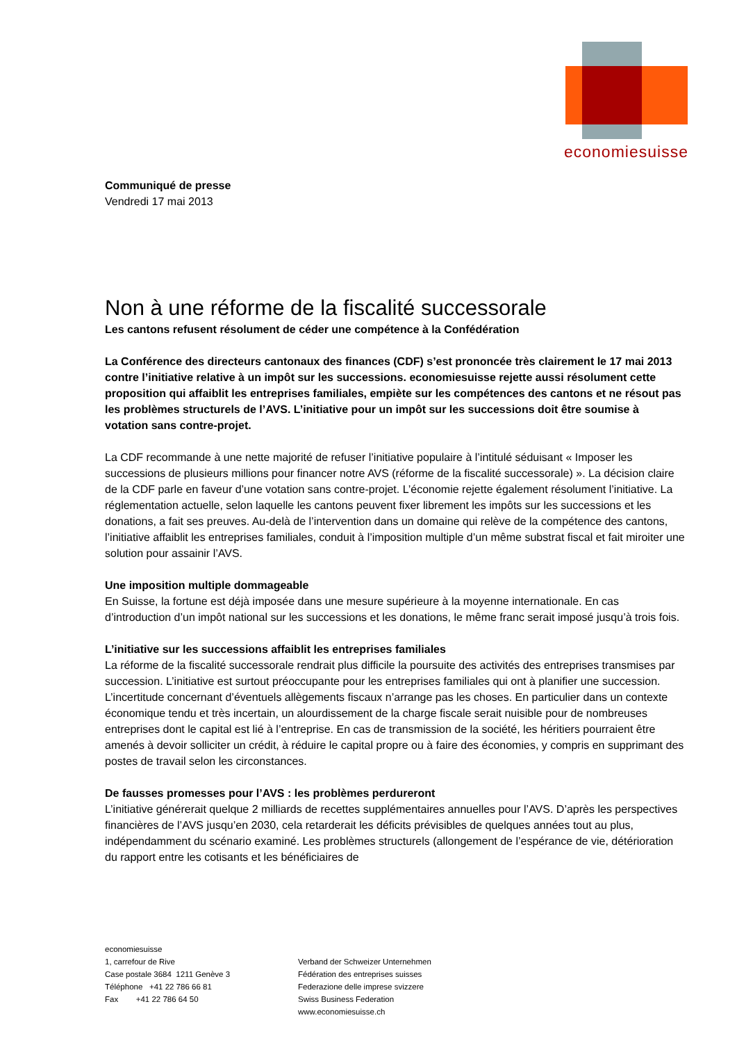economiesuisse
Communiqué de presse
Vendredi 17 mai 2013
Non à une réforme de la fiscalité successorale
Les cantons refusent résolument de céder une compétence à la Confédération
La Conférence des directeurs cantonaux des finances (CDF) s’est prononcée très clairement le 17 mai 2013 contre l’initiative relative à un impôt sur les successions. economiesuisse rejette aussi résolument cette proposition qui affaiblit les entreprises familiales, empiète sur les compétences des cantons et ne résout pas les problèmes structurels de l’AVS. L’initiative pour un impôt sur les successions doit être soumise à votation sans contre-projet.
La CDF recommande à une nette majorité de refuser l’initiative populaire à l’intitulé séduisant « Imposer les successions de plusieurs millions pour financer notre AVS (réforme de la fiscalité successorale) ». La décision claire de la CDF parle en faveur d’une votation sans contre-projet. L’économie rejette également résolument l’initiative. La réglementation actuelle, selon laquelle les cantons peuvent fixer librement les impôts sur les successions et les donations, a fait ses preuves. Au-delà de l’intervention dans un domaine qui relève de la compétence des cantons, l’initiative affaiblit les entreprises familiales, conduit à l’imposition multiple d’un même substrat fiscal et fait miroiter une solution pour assainir l’AVS.
Une imposition multiple dommageable
En Suisse, la fortune est déjà imposée dans une mesure supérieure à la moyenne internationale. En cas d’introduction d’un impôt national sur les successions et les donations, le même franc serait imposé jusqu’à trois fois.
L’initiative sur les successions affaiblit les entreprises familiales
La réforme de la fiscalité successorale rendrait plus difficile la poursuite des activités des entreprises transmises par succession. L’initiative est surtout préoccupante pour les entreprises familiales qui ont à planifier une succession. L’incertitude concernant d’éventuels allègements fiscaux n’arrange pas les choses. En particulier dans un contexte économique tendu et très incertain, un alourdissement de la charge fiscale serait nuisible pour de nombreuses entreprises dont le capital est lié à l’entreprise. En cas de transmission de la société, les héritiers pourraient être amenés à devoir solliciter un crédit, à réduire le capital propre ou à faire des économies, y compris en supprimant des postes de travail selon les circonstances.
De fausses promesses pour l’AVS : les problèmes perdureront
L’initiative générerait quelque 2 milliards de recettes supplémentaires annuelles pour l’AVS. D’après les perspectives financières de l’AVS jusqu’en 2030, cela retarderait les déficits prévisibles de quelques années tout au plus, indépendamment du scénario examiné. Les problèmes structurels (allongement de l’espérance de vie, détérioration du rapport entre les cotisants et les bénéficiaires de
economiesuisse
1, carrefour de Rive
Case postale 3684 1211 Genève 3
Téléphone +41 22 786 66 81
Fax +41 22 786 64 50
Verband der Schweizer Unternehmen
Fédération des entreprises suisses
Federazione delle imprese svizzere
Swiss Business Federation
www.economiesuisse.ch